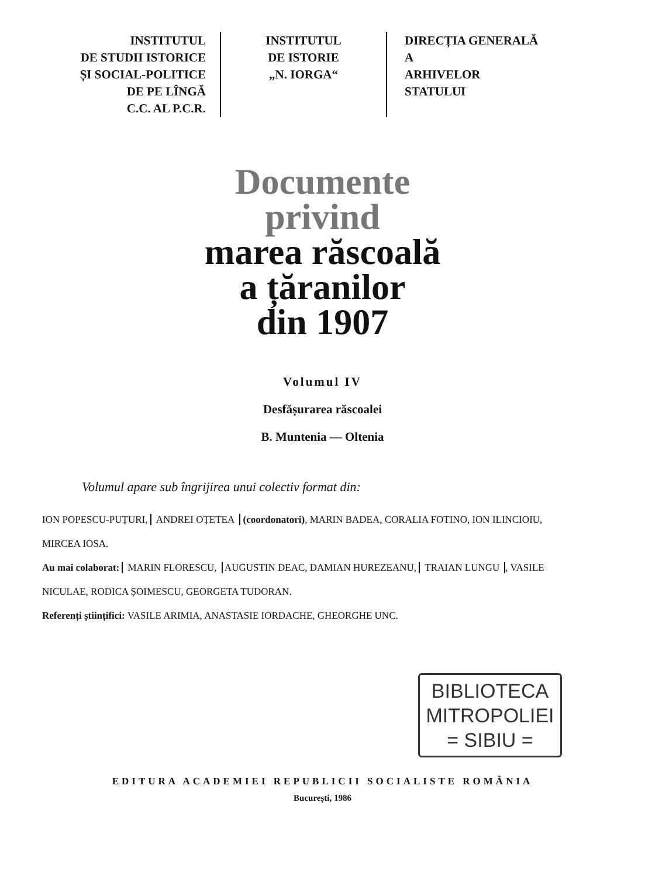INSTITUTUL
DE STUDII ISTORICE
ȘI SOCIAL-POLITICE
DE PE LÎNGĂ
C.C. AL P.C.R.
INSTITUTUL
DE ISTORIE
„N. IORGA“
DIRECȚIA GENERALĂ
A
ARHIVELOR
STATULUI
Documente
privind
marea răscoală
a țăranilor
din 1907
Volumul IV
Desfășurarea răscoalei
B. Muntenia — Oltenia
Volumul apare sub îngrijirea unui colectiv format din:
ION POPESCU-PUȚURI, ANDREI OȚETEA (coordonatori), MARIN BADEA, CORALIA FOTINO, ION ILINCIOIU, MIRCEA IOSA.
Au mai colaborat: MARIN FLORESCU, AUGUSTIN DEAC, DAMIAN HUREZEANU, TRAIAN LUNGU, VASILE NICULAE, RODICA ȘOIMESCU, GEORGETA TUDORAN.
Referenți științifici: VASILE ARIMIA, ANASTASIE IORDACHE, GHEORGHE UNC.
BIBLIOTECA
MITROPOLIEI
= SIBIU =
EDITURA ACADEMIEI REPUBLICII SOCIALISTE ROMÂNIA
București, 1986